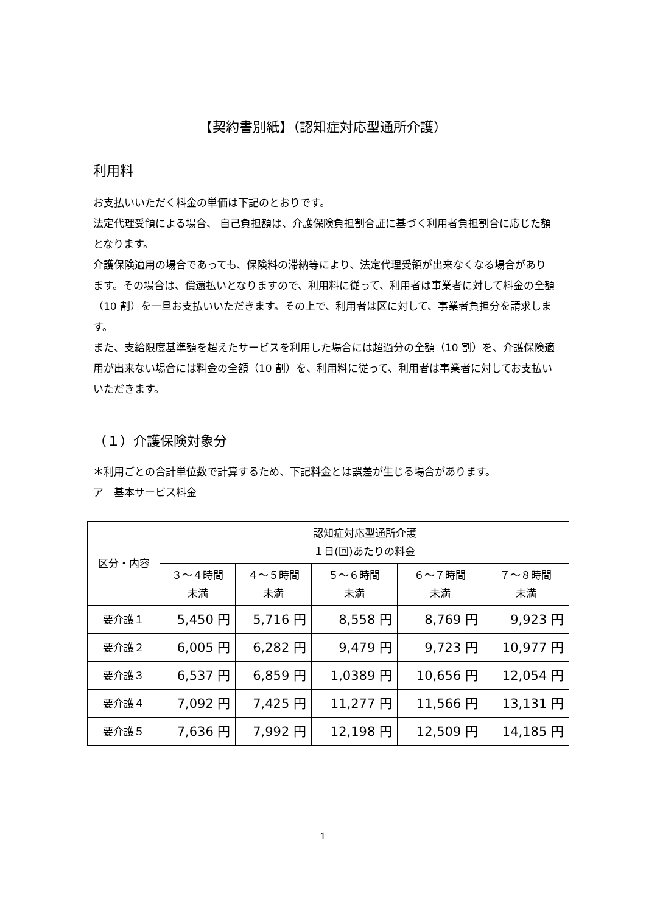【契約書別紙】（認知症対応型通所介護）
利用料
お支払いいただく料金の単価は下記のとおりです。
法定代理受領による場合、 自己負担額は、介護保険負担割合証に基づく利用者負担割合に応じた額となります。
介護保険適用の場合であっても、保険料の滞納等により、法定代理受領が出来なくなる場合があります。その場合は、償還払いとなりますので、利用料に従って、利用者は事業者に対して料金の全額（10 割）を一旦お支払いいただきます。その上で、利用者は区に対して、事業者負担分を請求します。
また、支給限度基準額を超えたサービスを利用した場合には超過分の全額（10 割）を、介護保険適用が出来ない場合には料金の全額（10 割）を、利用料に従って、利用者は事業者に対してお支払いいただきます。
（１）介護保険対象分
＊利用ごとの合計単位数で計算するため、下記料金とは誤差が生じる場合があります。
ア　基本サービス料金
| 区分・内容 | 認知症対応型通所介護 １日(回)あたりの料金 | | | | |
| --- | --- | --- | --- | --- | --- |
| | ３～４時間 未満 | ４～５時間 未満 | ５～６時間 未満 | ６～７時間 未満 | ７～８時間 未満 |
| 要介護１ | 5,450 円 | 5,716 円 | 8,558 円 | 8,769 円 | 9,923 円 |
| 要介護２ | 6,005 円 | 6,282 円 | 9,479 円 | 9,723 円 | 10,977 円 |
| 要介護３ | 6,537 円 | 6,859 円 | 1,0389 円 | 10,656 円 | 12,054 円 |
| 要介護４ | 7,092 円 | 7,425 円 | 11,277 円 | 11,566 円 | 13,131 円 |
| 要介護５ | 7,636 円 | 7,992 円 | 12,198 円 | 12,509 円 | 14,185 円 |
1